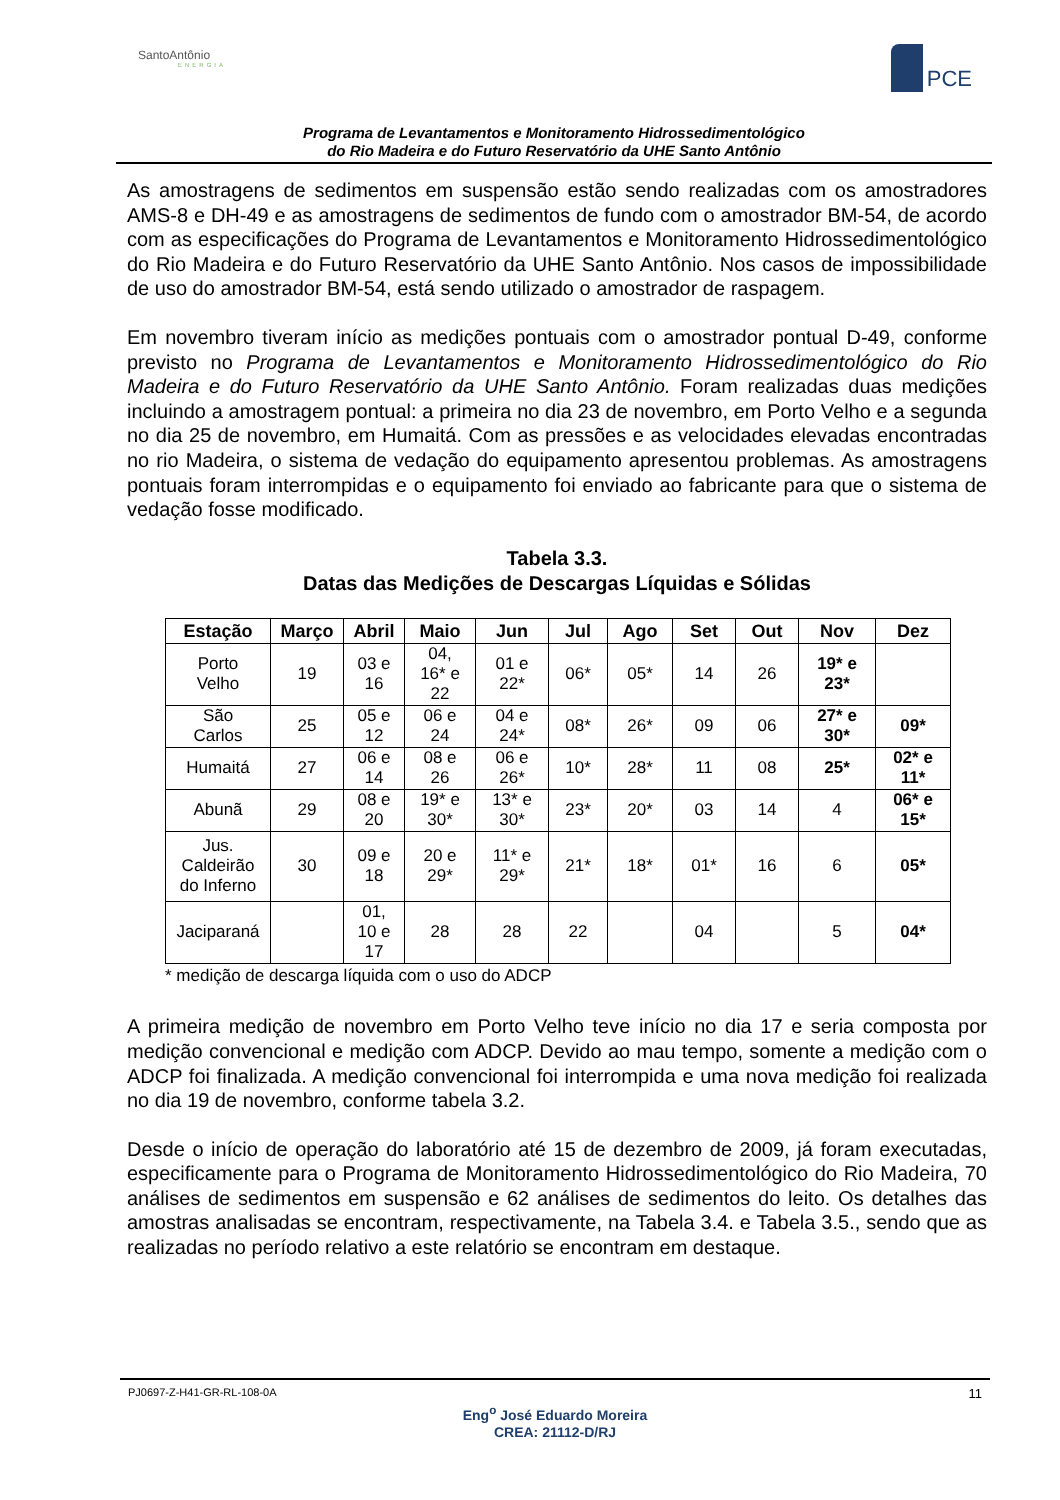SantoAntônio
ENERGIA
PCE
Programa de Levantamentos e Monitoramento Hidrossedimentológico
do Rio Madeira e do Futuro Reservatório da UHE Santo Antônio
As amostragens de sedimentos em suspensão estão sendo realizadas com os amostradores AMS-8 e DH-49 e as amostragens de sedimentos de fundo com o amostrador BM-54, de acordo com as especificações do Programa de Levantamentos e Monitoramento Hidrossedimentológico do Rio Madeira e do Futuro Reservatório da UHE Santo Antônio. Nos casos de impossibilidade de uso do amostrador BM-54, está sendo utilizado o amostrador de raspagem.
Em novembro tiveram início as medições pontuais com o amostrador pontual D-49, conforme previsto no Programa de Levantamentos e Monitoramento Hidrossedimentológico do Rio Madeira e do Futuro Reservatório da UHE Santo Antônio. Foram realizadas duas medições incluindo a amostragem pontual: a primeira no dia 23 de novembro, em Porto Velho e a segunda no dia 25 de novembro, em Humaitá. Com as pressões e as velocidades elevadas encontradas no rio Madeira, o sistema de vedação do equipamento apresentou problemas. As amostragens pontuais foram interrompidas e o equipamento foi enviado ao fabricante para que o sistema de vedação fosse modificado.
Tabela 3.3.
Datas das Medições de Descargas Líquidas e Sólidas
| Estação | Março | Abril | Maio | Jun | Jul | Ago | Set | Out | Nov | Dez |
| --- | --- | --- | --- | --- | --- | --- | --- | --- | --- | --- |
| Porto Velho | 19 | 03 e 16 | 04, 16* e 22 | 01 e 22* | 06* | 05* | 14 | 26 | 19* e 23* | |
| São Carlos | 25 | 05 e 12 | 06 e 24 | 04 e 24* | 08* | 26* | 09 | 06 | 27* e 30* | 09* |
| Humaitá | 27 | 06 e 14 | 08 e 26 | 06 e 26* | 10* | 28* | 11 | 08 | 25* | 02* e 11* |
| Abunã | 29 | 08 e 20 | 19* e 30* | 13* e 30* | 23* | 20* | 03 | 14 | 4 | 06* e 15* |
| Jus. Caldeirão do Inferno | 30 | 09 e 18 | 20 e 29* | 11* e 29* | 21* | 18* | 01* | 16 | 6 | 05* |
| Jaciparaná | | 01, 10 e 17 | 28 | 28 | 22 | | 04 | | 5 | 04* |
* medição de descarga líquida com o uso do ADCP
A primeira medição de novembro em Porto Velho teve início no dia 17 e seria composta por medição convencional e medição com ADCP. Devido ao mau tempo, somente a medição com o ADCP foi finalizada. A medição convencional foi interrompida e uma nova medição foi realizada no dia 19 de novembro, conforme tabela 3.2.
Desde o início de operação do laboratório até 15 de dezembro de 2009, já foram executadas, especificamente para o Programa de Monitoramento Hidrossedimentológico do Rio Madeira, 70 análises de sedimentos em suspensão e 62 análises de sedimentos do leito. Os detalhes das amostras analisadas se encontram, respectivamente, na Tabela 3.4. e Tabela 3.5., sendo que as realizadas no período relativo a este relatório se encontram em destaque.
PJ0697-Z-H41-GR-RL-108-0A 11
Eng<sup>o</sup> José Eduardo Moreira
CREA: 21112-D/RJ